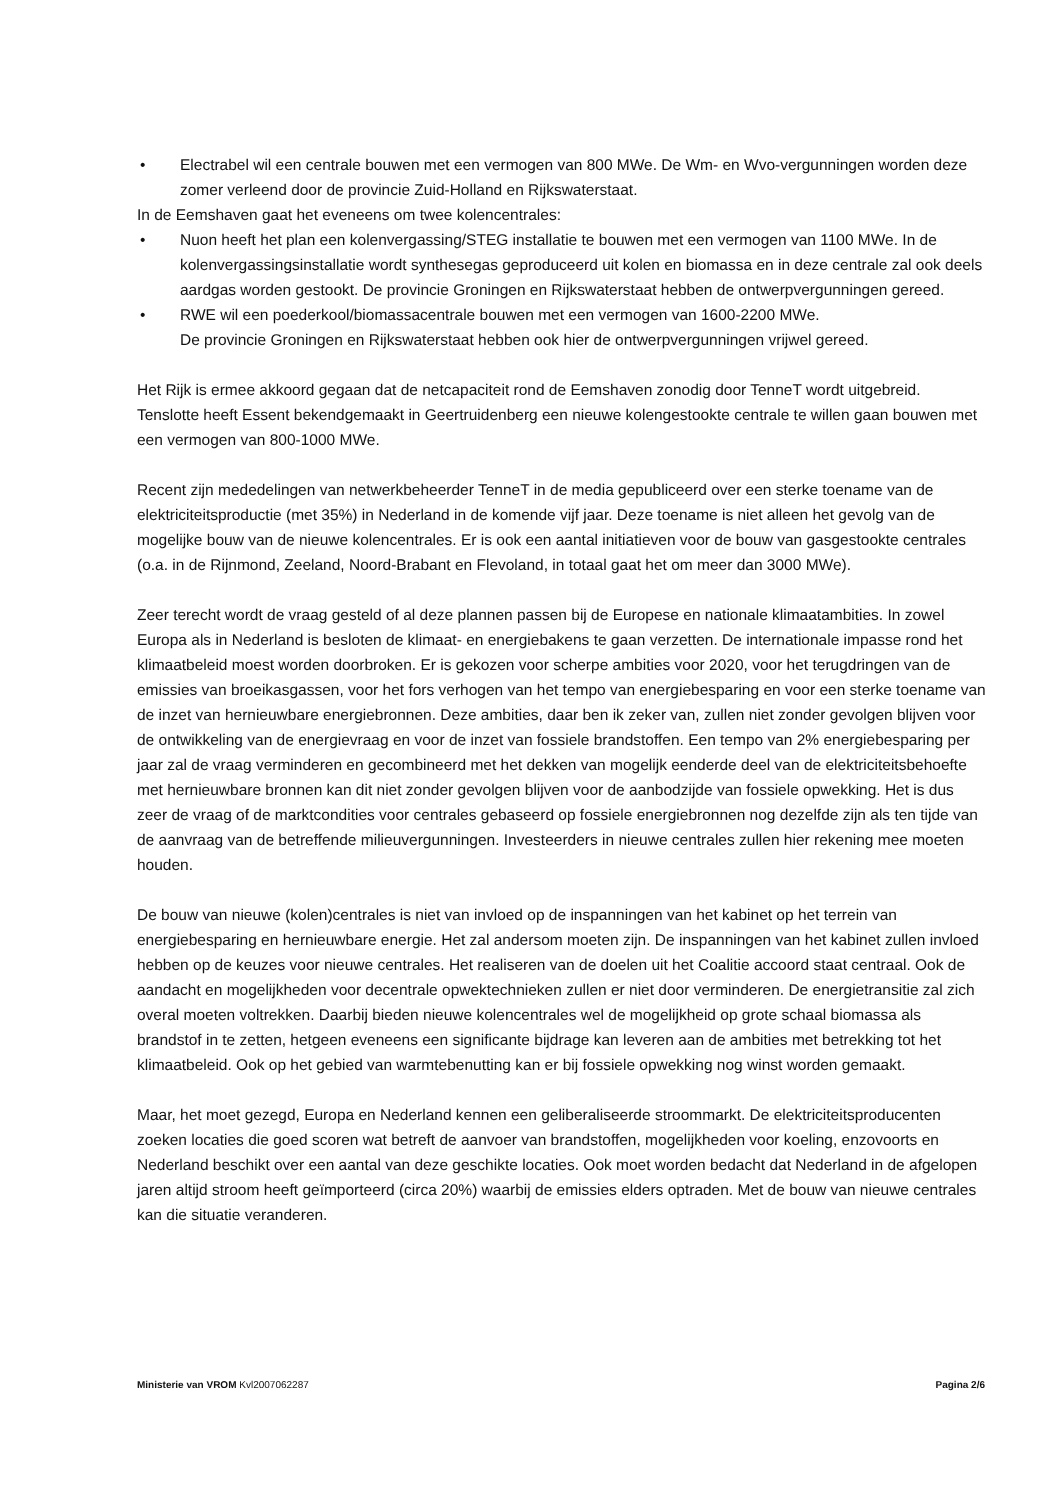• Electrabel wil een centrale bouwen met een vermogen van 800 MWe. De Wm- en Wvo-vergunningen worden deze zomer verleend door de provincie Zuid-Holland en Rijkswaterstaat.
In de Eemshaven gaat het eveneens om twee kolencentrales:
• Nuon heeft het plan een kolenvergassing/STEG installatie te bouwen met een vermogen van 1100 MWe. In de kolenvergassingsinstallatie wordt synthesegas geproduceerd uit kolen en biomassa en in deze centrale zal ook deels aardgas worden gestookt. De provincie Groningen en Rijkswaterstaat hebben de ontwerpvergunningen gereed.
• RWE wil een poederkool/biomassacentrale bouwen met een vermogen van 1600-2200 MWe.
De provincie Groningen en Rijkswaterstaat hebben ook hier de ontwerpvergunningen vrijwel gereed.
Het Rijk is ermee akkoord gegaan dat de netcapaciteit rond de Eemshaven zonodig door TenneT wordt uitgebreid.
Tenslotte heeft Essent bekendgemaakt in Geertruidenberg een nieuwe kolengestookte centrale te willen gaan bouwen met een vermogen van 800-1000 MWe.
Recent zijn mededelingen van netwerkbeheerder TenneT in de media gepubliceerd over een sterke toename van de elektriciteitsproductie (met 35%) in Nederland in de komende vijf jaar. Deze toename is niet alleen het gevolg van de mogelijke bouw van de nieuwe kolencentrales. Er is ook een aantal initiatieven voor de bouw van gasgestookte centrales (o.a. in de Rijnmond, Zeeland, Noord-Brabant en Flevoland, in totaal gaat het om meer dan 3000 MWe).
Zeer terecht wordt de vraag gesteld of al deze plannen passen bij de Europese en nationale klimaatambities. In zowel Europa als in Nederland is besloten de klimaat- en energiebakens te gaan verzetten. De internationale impasse rond het klimaatbeleid moest worden doorbroken. Er is gekozen voor scherpe ambities voor 2020, voor het terugdringen van de emissies van broeikasgassen, voor het fors verhogen van het tempo van energiebesparing en voor een sterke toename van de inzet van hernieuwbare energiebronnen. Deze ambities, daar ben ik zeker van, zullen niet zonder gevolgen blijven voor de ontwikkeling van de energievraag en voor de inzet van fossiele brandstoffen. Een tempo van 2% energiebesparing per jaar zal de vraag verminderen en gecombineerd met het dekken van mogelijk eenderde deel van de elektriciteitsbehoefte met hernieuwbare bronnen kan dit niet zonder gevolgen blijven voor de aanbodzijde van fossiele opwekking. Het is dus zeer de vraag of de marktcondities voor centrales gebaseerd op fossiele energiebronnen nog dezelfde zijn als ten tijde van de aanvraag van de betreffende milieuvergunningen. Investeerders in nieuwe centrales zullen hier rekening mee moeten houden.
De bouw van nieuwe (kolen)centrales is niet van invloed op de inspanningen van het kabinet op het terrein van energiebesparing en hernieuwbare energie. Het zal andersom moeten zijn. De inspanningen van het kabinet zullen invloed hebben op de keuzes voor nieuwe centrales. Het realiseren van de doelen uit het Coalitie accoord staat centraal. Ook de aandacht en mogelijkheden voor decentrale opwektechnieken zullen er niet door verminderen. De energietransitie zal zich overal moeten voltrekken. Daarbij bieden nieuwe kolencentrales wel de mogelijkheid op grote schaal biomassa als brandstof in te zetten, hetgeen eveneens een significante bijdrage kan leveren aan de ambities met betrekking tot het klimaatbeleid. Ook op het gebied van warmtebenutting kan er bij fossiele opwekking nog winst worden gemaakt.
Maar, het moet gezegd, Europa en Nederland kennen een geliberaliseerde stroommarkt. De elektriciteitsproducenten zoeken locaties die goed scoren wat betreft de aanvoer van brandstoffen, mogelijkheden voor koeling, enzovoorts en Nederland beschikt over een aantal van deze geschikte locaties. Ook moet worden bedacht dat Nederland in de afgelopen jaren altijd stroom heeft geïmporteerd (circa 20%) waarbij de emissies elders optraden. Met de bouw van nieuwe centrales kan die situatie veranderen.
Ministerie van VROM Kvl2007062287 Pagina 2/6